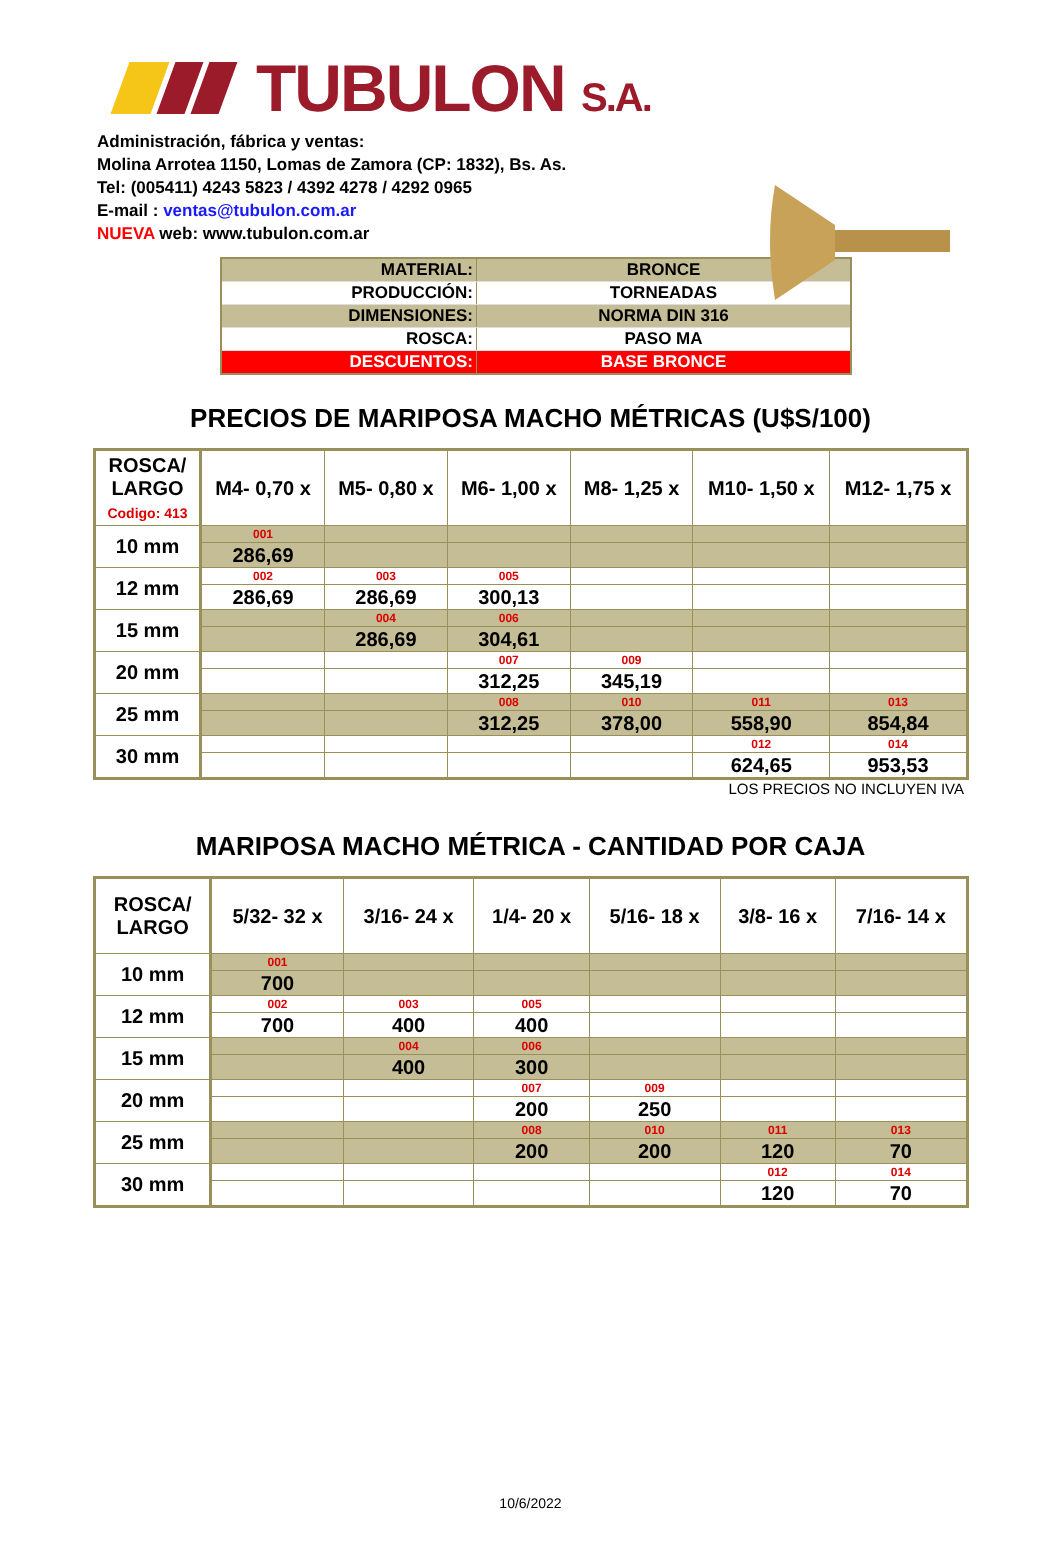TUBULON S.A.
Administración, fábrica y ventas:
Molina Arrotea 1150, Lomas de Zamora (CP: 1832), Bs. As.
Tel: (005411) 4243 5823 / 4392 4278 / 4292 0965
E-mail : ventas@tubulon.com.ar
NUEVA web: www.tubulon.com.ar
| MATERIAL: | BRONCE |
| PRODUCCIÓN: | TORNEADAS |
| DIMENSIONES: | NORMA DIN 316 |
| ROSCA: | PASO MA |
| DESCUENTOS: | BASE BRONCE |
PRECIOS DE MARIPOSA MACHO MÉTRICAS (U$S/100)
| ROSCA/ LARGO Codigo: 413 | M4- 0,70 x | M5- 0,80 x | M6- 1,00 x | M8- 1,25 x | M10- 1,50 x | M12- 1,75 x |
| --- | --- | --- | --- | --- | --- | --- |
| 10 mm | 001 | | | | | |
| | 286,69 | | | | | |
| 12 mm | 002 | 003 | 005 | | | |
| | 286,69 | 286,69 | 300,13 | | | |
| 15 mm | | 004 | 006 | | | |
| | | 286,69 | 304,61 | | | |
| 20 mm | | | 007 | 009 | | |
| | | | 312,25 | 345,19 | | |
| 25 mm | | | 008 | 010 | 011 | 013 |
| | | | 312,25 | 378,00 | 558,90 | 854,84 |
| 30 mm | | | | | 012 | 014 |
| | | | | | 624,65 | 953,53 |
LOS PRECIOS NO INCLUYEN IVA
MARIPOSA MACHO MÉTRICA - CANTIDAD POR CAJA
| ROSCA/ LARGO | 5/32- 32 x | 3/16- 24 x | 1/4- 20 x | 5/16- 18 x | 3/8- 16 x | 7/16- 14 x |
| --- | --- | --- | --- | --- | --- | --- |
| 10 mm | 001 | | | | | |
| | 700 | | | | | |
| 12 mm | 002 | 003 | 005 | | | |
| | 700 | 400 | 400 | | | |
| 15 mm | | 004 | 006 | | | |
| | | 400 | 300 | | | |
| 20 mm | | | 007 | 009 | | |
| | | | 200 | 250 | | |
| 25 mm | | | 008 | 010 | 011 | 013 |
| | | | 200 | 200 | 120 | 70 |
| 30 mm | | | | | 012 | 014 |
| | | | | | 120 | 70 |
10/6/2022